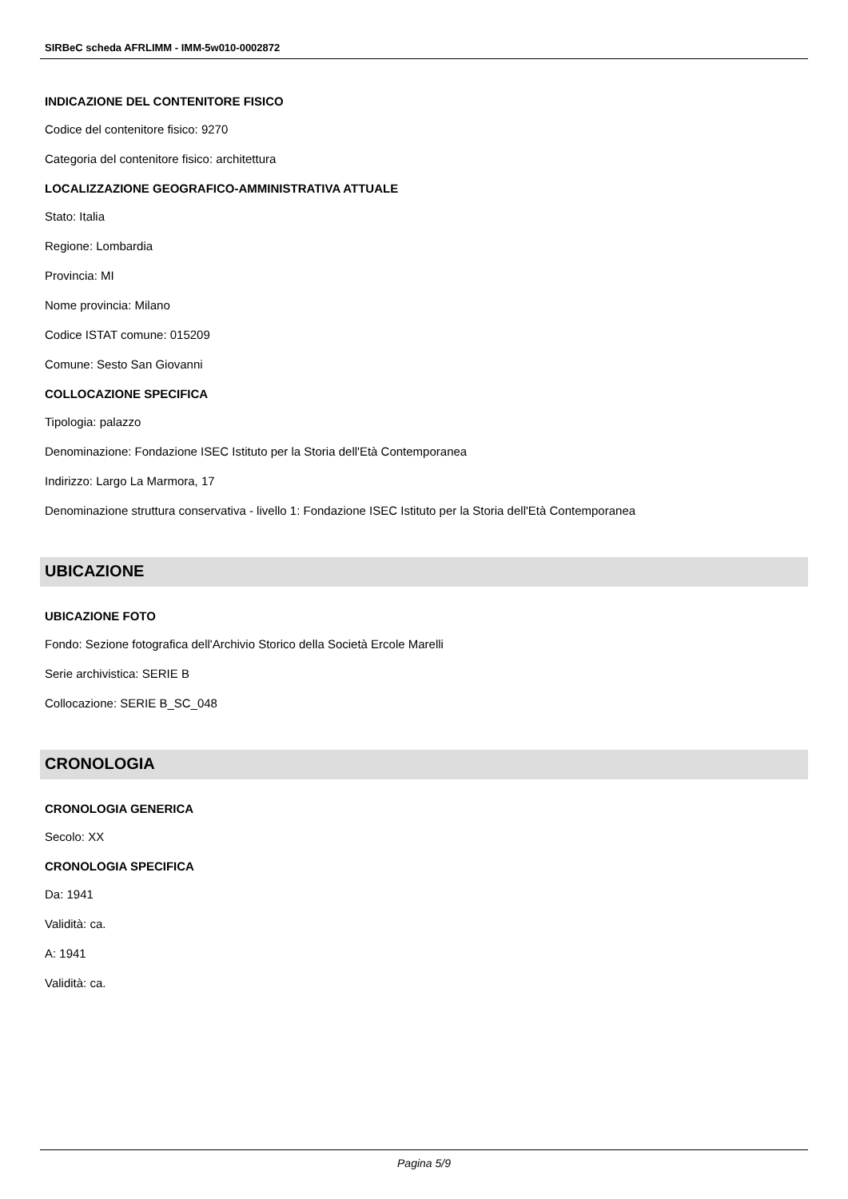SIRBeC scheda AFRLIMM - IMM-5w010-0002872
INDICAZIONE DEL CONTENITORE FISICO
Codice del contenitore fisico: 9270
Categoria del contenitore fisico: architettura
LOCALIZZAZIONE GEOGRAFICO-AMMINISTRATIVA ATTUALE
Stato: Italia
Regione: Lombardia
Provincia: MI
Nome provincia: Milano
Codice ISTAT comune: 015209
Comune: Sesto San Giovanni
COLLOCAZIONE SPECIFICA
Tipologia: palazzo
Denominazione: Fondazione ISEC Istituto per la Storia dell'Età Contemporanea
Indirizzo: Largo La Marmora, 17
Denominazione struttura conservativa - livello 1: Fondazione ISEC Istituto per la Storia dell'Età Contemporanea
UBICAZIONE
UBICAZIONE FOTO
Fondo: Sezione fotografica dell'Archivio Storico della Società Ercole Marelli
Serie archivistica: SERIE B
Collocazione: SERIE B_SC_048
CRONOLOGIA
CRONOLOGIA GENERICA
Secolo: XX
CRONOLOGIA SPECIFICA
Da: 1941
Validità: ca.
A: 1941
Validità: ca.
Pagina 5/9